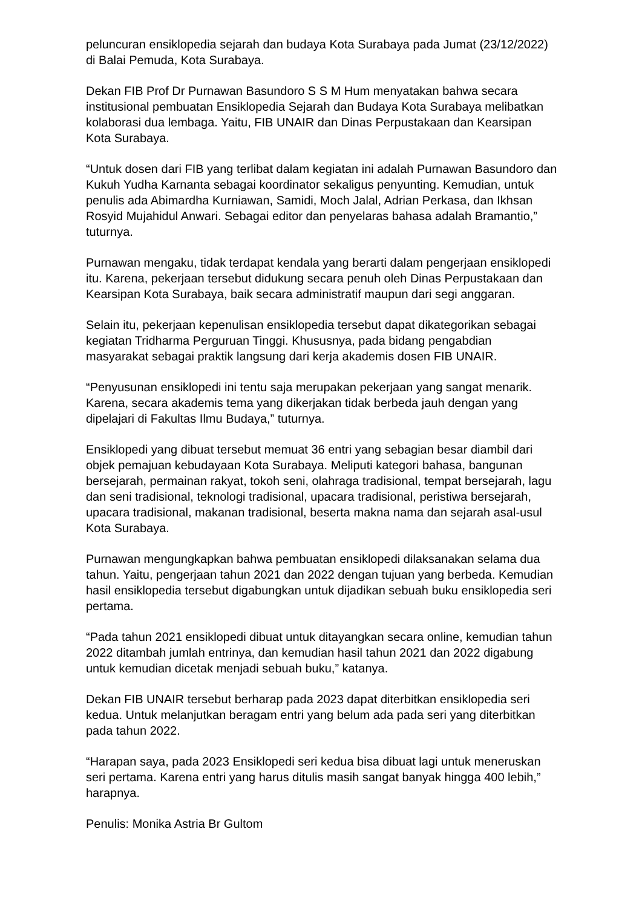peluncuran ensiklopedia sejarah dan budaya Kota Surabaya pada Jumat (23/12/2022) di Balai Pemuda, Kota Surabaya.
Dekan FIB Prof Dr Purnawan Basundoro S S M Hum menyatakan bahwa secara institusional pembuatan Ensiklopedia Sejarah dan Budaya Kota Surabaya melibatkan kolaborasi dua lembaga. Yaitu, FIB UNAIR dan Dinas Perpustakaan dan Kearsipan Kota Surabaya.
“Untuk dosen dari FIB yang terlibat dalam kegiatan ini adalah Purnawan Basundoro dan Kukuh Yudha Karnanta sebagai koordinator sekaligus penyunting. Kemudian, untuk penulis ada Abimardha Kurniawan, Samidi, Moch Jalal, Adrian Perkasa, dan Ikhsan Rosyid Mujahidul Anwari. Sebagai editor dan penyelaras bahasa adalah Bramantio,” tuturnya.
Purnawan mengaku, tidak terdapat kendala yang berarti dalam pengerjaan ensiklopedi itu. Karena, pekerjaan tersebut didukung secara penuh oleh Dinas Perpustakaan dan Kearsipan Kota Surabaya, baik secara administratif maupun dari segi anggaran.
Selain itu, pekerjaan kepenulisan ensiklopedia tersebut dapat dikategorikan sebagai kegiatan Tridharma Perguruan Tinggi. Khususnya, pada bidang pengabdian masyarakat sebagai praktik langsung dari kerja akademis dosen FIB UNAIR.
“Penyusunan ensiklopedi ini tentu saja merupakan pekerjaan yang sangat menarik. Karena, secara akademis tema yang dikerjakan tidak berbeda jauh dengan yang dipelajari di Fakultas Ilmu Budaya,” tuturnya.
Ensiklopedi yang dibuat tersebut memuat 36 entri yang sebagian besar diambil dari objek pemajuan kebudayaan Kota Surabaya. Meliputi kategori bahasa, bangunan bersejarah, permainan rakyat, tokoh seni, olahraga tradisional, tempat bersejarah, lagu dan seni tradisional, teknologi tradisional, upacara tradisional, peristiwa bersejarah, upacara tradisional, makanan tradisional, beserta makna nama dan sejarah asal-usul Kota Surabaya.
Purnawan mengungkapkan bahwa pembuatan ensiklopedi dilaksanakan selama dua tahun. Yaitu, pengerjaan tahun 2021 dan 2022 dengan tujuan yang berbeda. Kemudian hasil ensiklopedia tersebut digabungkan untuk dijadikan sebuah buku ensiklopedia seri pertama.
“Pada tahun 2021 ensiklopedi dibuat untuk ditayangkan secara online, kemudian tahun 2022 ditambah jumlah entrinya, dan kemudian hasil tahun 2021 dan 2022 digabung untuk kemudian dicetak menjadi sebuah buku,” katanya.
Dekan FIB UNAIR tersebut berharap pada 2023 dapat diterbitkan ensiklopedia seri kedua. Untuk melanjutkan beragam entri yang belum ada pada seri yang diterbitkan pada tahun 2022.
“Harapan saya, pada 2023 Ensiklopedi seri kedua bisa dibuat lagi untuk meneruskan seri pertama. Karena entri yang harus ditulis masih sangat banyak hingga 400 lebih,” harapnya.
Penulis: Monika Astria Br Gultom